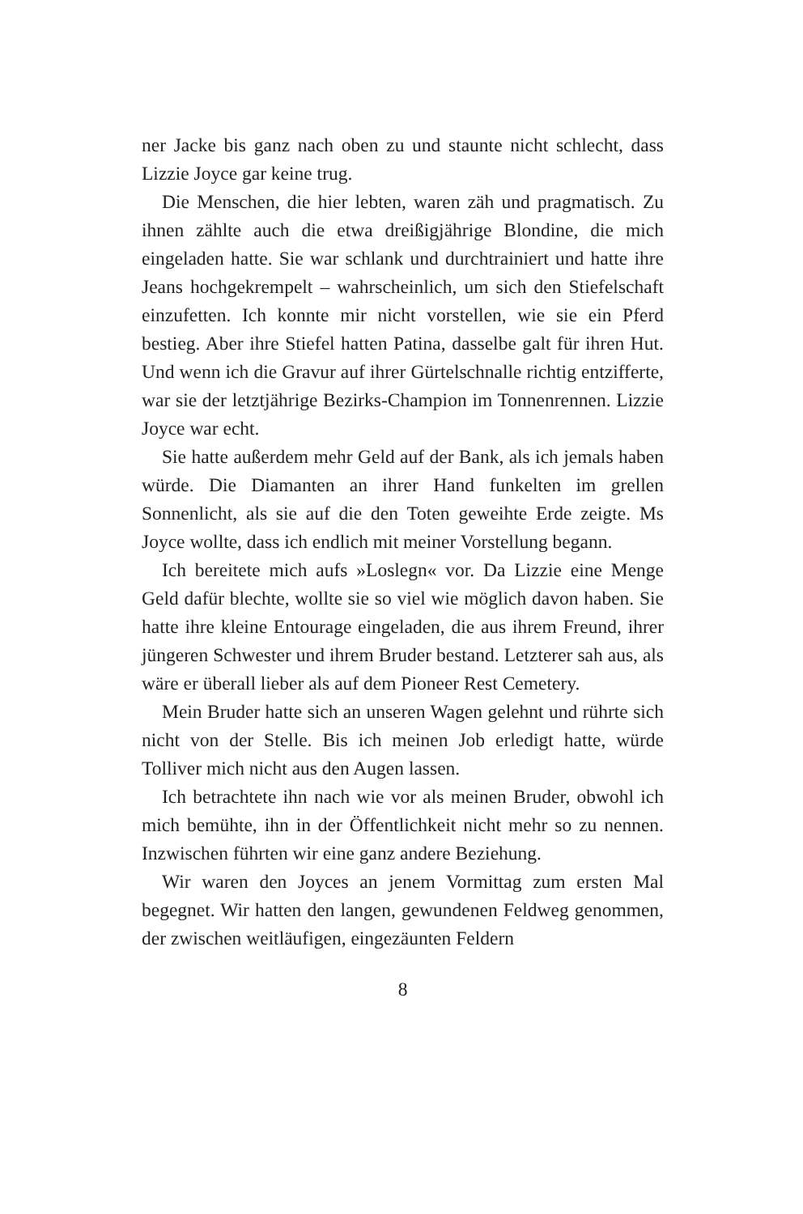ner Jacke bis ganz nach oben zu und staunte nicht schlecht, dass Lizzie Joyce gar keine trug.
Die Menschen, die hier lebten, waren zäh und pragmatisch. Zu ihnen zählte auch die etwa dreißigjährige Blondine, die mich eingeladen hatte. Sie war schlank und durchtrainiert und hatte ihre Jeans hochgekrempelt – wahrscheinlich, um sich den Stiefelschaft einzufetten. Ich konnte mir nicht vorstellen, wie sie ein Pferd bestieg. Aber ihre Stiefel hatten Patina, dasselbe galt für ihren Hut. Und wenn ich die Gravur auf ihrer Gürtelschnalle richtig entzifferte, war sie der letztjährige Bezirks-Champion im Tonnenrennen. Lizzie Joyce war echt.
Sie hatte außerdem mehr Geld auf der Bank, als ich jemals haben würde. Die Diamanten an ihrer Hand funkelten im grellen Sonnenlicht, als sie auf die den Toten geweihte Erde zeigte. Ms Joyce wollte, dass ich endlich mit meiner Vorstellung begann.
Ich bereitete mich aufs »Loslegn« vor. Da Lizzie eine Menge Geld dafür blechte, wollte sie so viel wie möglich davon haben. Sie hatte ihre kleine Entourage eingeladen, die aus ihrem Freund, ihrer jüngeren Schwester und ihrem Bruder bestand. Letzterer sah aus, als wäre er überall lieber als auf dem Pioneer Rest Cemetery.
Mein Bruder hatte sich an unseren Wagen gelehnt und rührte sich nicht von der Stelle. Bis ich meinen Job erledigt hatte, würde Tolliver mich nicht aus den Augen lassen.
Ich betrachtete ihn nach wie vor als meinen Bruder, obwohl ich mich bemühte, ihn in der Öffentlichkeit nicht mehr so zu nennen. Inzwischen führten wir eine ganz andere Beziehung.
Wir waren den Joyces an jenem Vormittag zum ersten Mal begegnet. Wir hatten den langen, gewundenen Feldweg genommen, der zwischen weitläufigen, eingezäunten Feldern
8